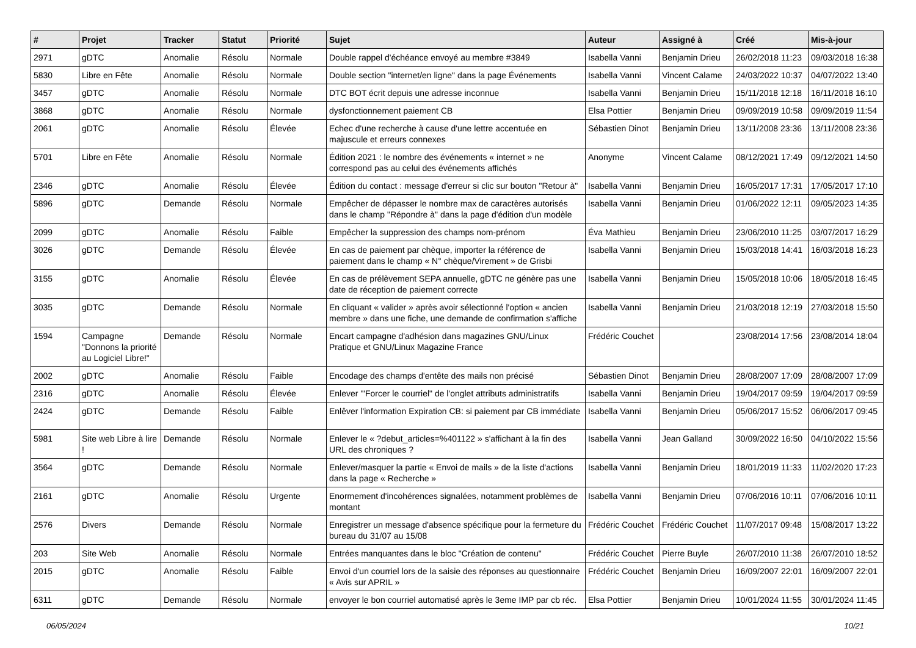| # | Projet | Tracker | Statut | Priorité | Sujet | Auteur | Assigné à | Créé | Mis-à-jour |
| --- | --- | --- | --- | --- | --- | --- | --- | --- | --- |
| 2971 | gDTC | Anomalie | Résolu | Normale | Double rappel d'échéance envoyé au membre #3849 | Isabella Vanni | Benjamin Drieu | 26/02/2018 11:23 | 09/03/2018 16:38 |
| 5830 | Libre en Fête | Anomalie | Résolu | Normale | Double section "internet/en ligne" dans la page Événements | Isabella Vanni | Vincent Calame | 24/03/2022 10:37 | 04/07/2022 13:40 |
| 3457 | gDTC | Anomalie | Résolu | Normale | DTC BOT écrit depuis une adresse inconnue | Isabella Vanni | Benjamin Drieu | 15/11/2018 12:18 | 16/11/2018 16:10 |
| 3868 | gDTC | Anomalie | Résolu | Normale | dysfonctionnement paiement CB | Elsa Pottier | Benjamin Drieu | 09/09/2019 10:58 | 09/09/2019 11:54 |
| 2061 | gDTC | Anomalie | Résolu | Élevée | Echec d'une recherche à cause d'une lettre accentuée en majuscule et erreurs connexes | Sébastien Dinot | Benjamin Drieu | 13/11/2008 23:36 | 13/11/2008 23:36 |
| 5701 | Libre en Fête | Anomalie | Résolu | Normale | Édition 2021 : le nombre des événements « internet » ne correspond pas au celui des événements affichés | Anonyme | Vincent Calame | 08/12/2021 17:49 | 09/12/2021 14:50 |
| 2346 | gDTC | Anomalie | Résolu | Élevée | Édition du contact : message d'erreur si clic sur bouton "Retour à" | Isabella Vanni | Benjamin Drieu | 16/05/2017 17:31 | 17/05/2017 17:10 |
| 5896 | gDTC | Demande | Résolu | Normale | Empêcher de dépasser le nombre max de caractères autorisés dans le champ "Répondre à" dans la page d'édition d'un modèle | Isabella Vanni | Benjamin Drieu | 01/06/2022 12:11 | 09/05/2023 14:35 |
| 2099 | gDTC | Anomalie | Résolu | Faible | Empêcher la suppression des champs nom-prénom | Éva Mathieu | Benjamin Drieu | 23/06/2010 11:25 | 03/07/2017 16:29 |
| 3026 | gDTC | Demande | Résolu | Élevée | En cas de paiement par chèque, importer la référence de paiement dans le champ « N° chèque/Virement » de Grisbi | Isabella Vanni | Benjamin Drieu | 15/03/2018 14:41 | 16/03/2018 16:23 |
| 3155 | gDTC | Anomalie | Résolu | Élevée | En cas de prélèvement SEPA annuelle, gDTC ne génère pas une date de réception de paiement correcte | Isabella Vanni | Benjamin Drieu | 15/05/2018 10:06 | 18/05/2018 16:45 |
| 3035 | gDTC | Demande | Résolu | Normale | En cliquant « valider » après avoir sélectionné l'option « ancien membre » dans une fiche, une demande de confirmation s'affiche | Isabella Vanni | Benjamin Drieu | 21/03/2018 12:19 | 27/03/2018 15:50 |
| 1594 | Campagne "Donnons la priorité au Logiciel Libre!" | Demande | Résolu | Normale | Encart campagne d'adhésion dans magazines GNU/Linux Pratique et GNU/Linux Magazine France | Frédéric Couchet | | 23/08/2014 17:56 | 23/08/2014 18:04 |
| 2002 | gDTC | Anomalie | Résolu | Faible | Encodage des champs d'entête des mails non précisé | Sébastien Dinot | Benjamin Drieu | 28/08/2007 17:09 | 28/08/2007 17:09 |
| 2316 | gDTC | Anomalie | Résolu | Élevée | Enlever '"Forcer le courriel" de l'onglet attributs administratifs | Isabella Vanni | Benjamin Drieu | 19/04/2017 09:59 | 19/04/2017 09:59 |
| 2424 | gDTC | Demande | Résolu | Faible | Enlêver l'information Expiration CB: si paiement par CB immédiate | Isabella Vanni | Benjamin Drieu | 05/06/2017 15:52 | 06/06/2017 09:45 |
| 5981 | Site web Libre à lire ! | Demande | Résolu | Normale | Enlever le « ?debut_articles=%401122 » s'affichant à la fin des URL des chroniques ? | Isabella Vanni | Jean Galland | 30/09/2022 16:50 | 04/10/2022 15:56 |
| 3564 | gDTC | Demande | Résolu | Normale | Enlever/masquer la partie « Envoi de mails » de la liste d'actions dans la page « Recherche » | Isabella Vanni | Benjamin Drieu | 18/01/2019 11:33 | 11/02/2020 17:23 |
| 2161 | gDTC | Anomalie | Résolu | Urgente | Enormement d'incohérences signalées, notamment problèmes de montant | Isabella Vanni | Benjamin Drieu | 07/06/2016 10:11 | 07/06/2016 10:11 |
| 2576 | Divers | Demande | Résolu | Normale | Enregistrer un message d'absence spécifique pour la fermeture du bureau du 31/07 au 15/08 | Frédéric Couchet | Frédéric Couchet | 11/07/2017 09:48 | 15/08/2017 13:22 |
| 203 | Site Web | Anomalie | Résolu | Normale | Entrées manquantes dans le bloc "Création de contenu" | Frédéric Couchet | Pierre Buyle | 26/07/2010 11:38 | 26/07/2010 18:52 |
| 2015 | gDTC | Anomalie | Résolu | Faible | Envoi d'un courriel lors de la saisie des réponses au questionnaire « Avis sur APRIL » | Frédéric Couchet | Benjamin Drieu | 16/09/2007 22:01 | 16/09/2007 22:01 |
| 6311 | gDTC | Demande | Résolu | Normale | envoyer le bon courriel automatisé après le 3eme IMP par cb réc. | Elsa Pottier | Benjamin Drieu | 10/01/2024 11:55 | 30/01/2024 11:45 |
06/05/2024 10/21